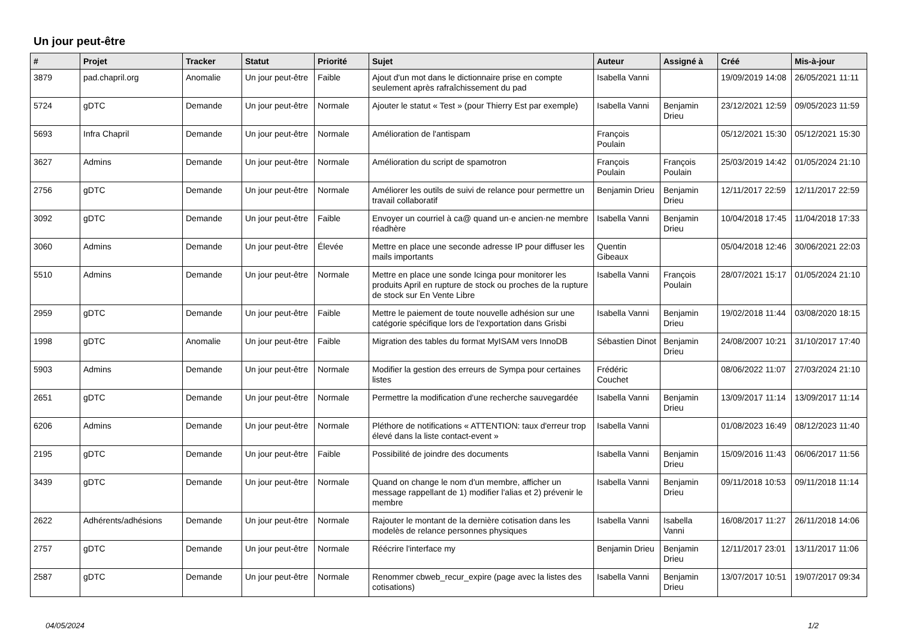Un jour peut-être
| # | Projet | Tracker | Statut | Priorité | Sujet | Auteur | Assigné à | Créé | Mis-à-jour |
| --- | --- | --- | --- | --- | --- | --- | --- | --- | --- |
| 3879 | pad.chapril.org | Anomalie | Un jour peut-être | Faible | Ajout d'un mot dans le dictionnaire prise en compte seulement après rafraîchissement du pad | Isabella Vanni | | 19/09/2019 14:08 | 26/05/2021 11:11 |
| 5724 | gDTC | Demande | Un jour peut-être | Normale | Ajouter le statut « Test » (pour Thierry Est par exemple) | Isabella Vanni | Benjamin Drieu | 23/12/2021 12:59 | 09/05/2023 11:59 |
| 5693 | Infra Chapril | Demande | Un jour peut-être | Normale | Amélioration de l'antispam | François Poulain | | 05/12/2021 15:30 | 05/12/2021 15:30 |
| 3627 | Admins | Demande | Un jour peut-être | Normale | Amélioration du script de spamotron | François Poulain | François Poulain | 25/03/2019 14:42 | 01/05/2024 21:10 |
| 2756 | gDTC | Demande | Un jour peut-être | Normale | Améliorer les outils de suivi de relance pour permettre un travail collaboratif | Benjamin Drieu | Benjamin Drieu | 12/11/2017 22:59 | 12/11/2017 22:59 |
| 3092 | gDTC | Demande | Un jour peut-être | Faible | Envoyer un courriel à ca@ quand un·e ancien·ne membre réadhère | Isabella Vanni | Benjamin Drieu | 10/04/2018 17:45 | 11/04/2018 17:33 |
| 3060 | Admins | Demande | Un jour peut-être | Élevée | Mettre en place une seconde adresse IP pour diffuser les mails importants | Quentin Gibeaux | | 05/04/2018 12:46 | 30/06/2021 22:03 |
| 5510 | Admins | Demande | Un jour peut-être | Normale | Mettre en place une sonde Icinga pour monitorer les produits April en rupture de stock ou proches de la rupture de stock sur En Vente Libre | Isabella Vanni | François Poulain | 28/07/2021 15:17 | 01/05/2024 21:10 |
| 2959 | gDTC | Demande | Un jour peut-être | Faible | Mettre le paiement de toute nouvelle adhésion sur une catégorie spécifique lors de l'exportation dans Grisbi | Isabella Vanni | Benjamin Drieu | 19/02/2018 11:44 | 03/08/2020 18:15 |
| 1998 | gDTC | Anomalie | Un jour peut-être | Faible | Migration des tables du format MyISAM vers InnoDB | Sébastien Dinot | Benjamin Drieu | 24/08/2007 10:21 | 31/10/2017 17:40 |
| 5903 | Admins | Demande | Un jour peut-être | Normale | Modifier la gestion des erreurs de Sympa pour certaines listes | Frédéric Couchet | | 08/06/2022 11:07 | 27/03/2024 21:10 |
| 2651 | gDTC | Demande | Un jour peut-être | Normale | Permettre la modification d'une recherche sauvegardée | Isabella Vanni | Benjamin Drieu | 13/09/2017 11:14 | 13/09/2017 11:14 |
| 6206 | Admins | Demande | Un jour peut-être | Normale | Pléthore de notifications « ATTENTION: taux d'erreur trop élevé dans la liste contact-event » | Isabella Vanni | | 01/08/2023 16:49 | 08/12/2023 11:40 |
| 2195 | gDTC | Demande | Un jour peut-être | Faible | Possibilité de joindre des documents | Isabella Vanni | Benjamin Drieu | 15/09/2016 11:43 | 06/06/2017 11:56 |
| 3439 | gDTC | Demande | Un jour peut-être | Normale | Quand on change le nom d'un membre, afficher un message rappellant de 1) modifier l'alias et 2) prévenir le membre | Isabella Vanni | Benjamin Drieu | 09/11/2018 10:53 | 09/11/2018 11:14 |
| 2622 | Adhérents/adhésions | Demande | Un jour peut-être | Normale | Rajouter le montant de la dernière cotisation dans les modelès de relance personnes physiques | Isabella Vanni | Isabella Vanni | 16/08/2017 11:27 | 26/11/2018 14:06 |
| 2757 | gDTC | Demande | Un jour peut-être | Normale | Réécrire l'interface my | Benjamin Drieu | Benjamin Drieu | 12/11/2017 23:01 | 13/11/2017 11:06 |
| 2587 | gDTC | Demande | Un jour peut-être | Normale | Renommer cbweb_recur_expire (page avec la listes des cotisations) | Isabella Vanni | Benjamin Drieu | 13/07/2017 10:51 | 19/07/2017 09:34 |
04/05/2024 1/2